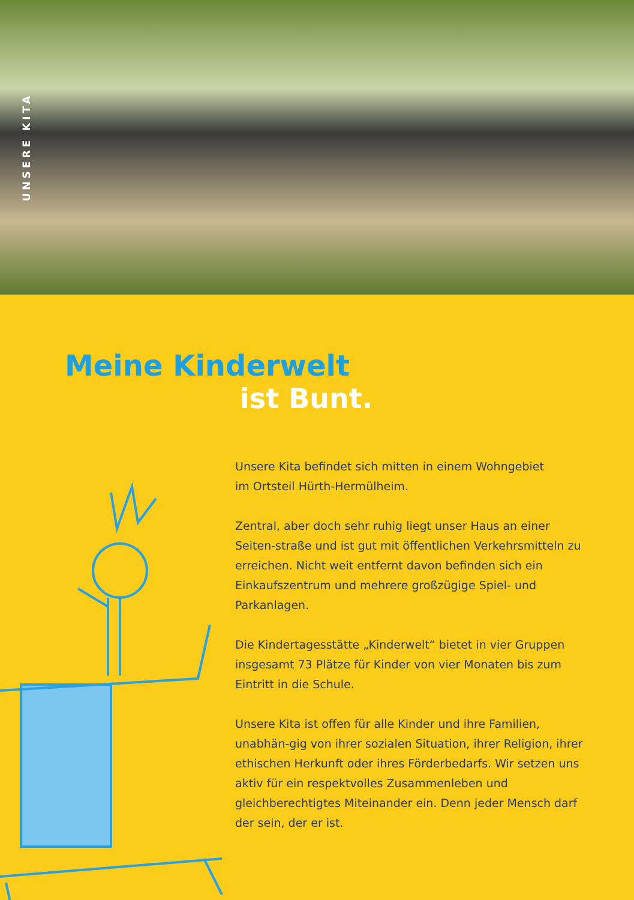UNSERE KITA
Meine Kinderwelt
ist Bunt.
Unsere Kita befindet sich mitten in einem Wohngebiet
im Ortsteil Hürth-Hermülheim.
Zentral, aber doch sehr ruhig liegt unser Haus an einer Seiten-straße und ist gut mit öffentlichen Verkehrsmitteln zu erreichen. Nicht weit entfernt davon befinden sich ein Einkaufszentrum und mehrere großzügige Spiel- und Parkanlagen.
Die Kindertagesstätte „Kinderwelt“ bietet in vier Gruppen insgesamt 73 Plätze für Kinder von vier Monaten bis zum Eintritt in die Schule.
Unsere Kita ist offen für alle Kinder und ihre Familien, unabhän-gig von ihrer sozialen Situation, ihrer Religion, ihrer ethischen Herkunft oder ihres Förderbedarfs. Wir setzen uns aktiv für ein respektvolles Zusammenleben und gleichberechtigtes Miteinander ein. Denn jeder Mensch darf der sein, der er ist.